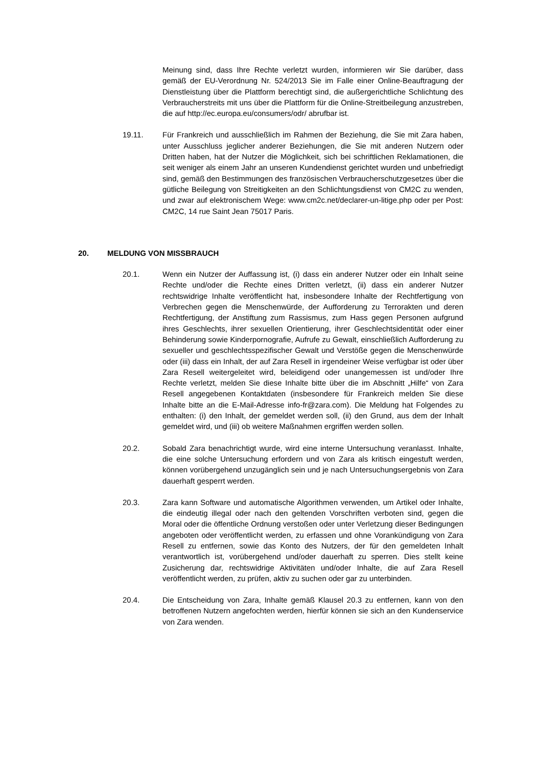Meinung sind, dass Ihre Rechte verletzt wurden, informieren wir Sie darüber, dass gemäß der EU-Verordnung Nr. 524/2013 Sie im Falle einer Online-Beauftragung der Dienstleistung über die Plattform berechtigt sind, die außergerichtliche Schlichtung des Verbraucherstreits mit uns über die Plattform für die Online-Streitbeilegung anzustreben, die auf http://ec.europa.eu/consumers/odr/ abrufbar ist.
19.11. Für Frankreich und ausschließlich im Rahmen der Beziehung, die Sie mit Zara haben, unter Ausschluss jeglicher anderer Beziehungen, die Sie mit anderen Nutzern oder Dritten haben, hat der Nutzer die Möglichkeit, sich bei schriftlichen Reklamationen, die seit weniger als einem Jahr an unseren Kundendienst gerichtet wurden und unbefriedigt sind, gemäß den Bestimmungen des französischen Verbraucherschutzgesetzes über die gütliche Beilegung von Streitigkeiten an den Schlichtungsdienst von CM2C zu wenden, und zwar auf elektronischem Wege: www.cm2c.net/declarer-un-litige.php oder per Post: CM2C, 14 rue Saint Jean 75017 Paris.
20. MELDUNG VON MISSBRAUCH
20.1. Wenn ein Nutzer der Auffassung ist, (i) dass ein anderer Nutzer oder ein Inhalt seine Rechte und/oder die Rechte eines Dritten verletzt, (ii) dass ein anderer Nutzer rechtswidrige Inhalte veröffentlicht hat, insbesondere Inhalte der Rechtfertigung von Verbrechen gegen die Menschenwürde, der Aufforderung zu Terrorakten und deren Rechtfertigung, der Anstiftung zum Rassismus, zum Hass gegen Personen aufgrund ihres Geschlechts, ihrer sexuellen Orientierung, ihrer Geschlechtsidentität oder einer Behinderung sowie Kinderpornografie, Aufrufe zu Gewalt, einschließlich Aufforderung zu sexueller und geschlechtsspezifischer Gewalt und Verstöße gegen die Menschenwürde oder (iii) dass ein Inhalt, der auf Zara Resell in irgendeiner Weise verfügbar ist oder über Zara Resell weitergeleitet wird, beleidigend oder unangemessen ist und/oder Ihre Rechte verletzt, melden Sie diese Inhalte bitte über die im Abschnitt „Hilfe“ von Zara Resell angegebenen Kontaktdaten (insbesondere für Frankreich melden Sie diese Inhalte bitte an die E-Mail-Adresse info-fr@zara.com). Die Meldung hat Folgendes zu enthalten: (i) den Inhalt, der gemeldet werden soll, (ii) den Grund, aus dem der Inhalt gemeldet wird, und (iii) ob weitere Maßnahmen ergriffen werden sollen.
20.2. Sobald Zara benachrichtigt wurde, wird eine interne Untersuchung veranlasst. Inhalte, die eine solche Untersuchung erfordern und von Zara als kritisch eingestuft werden, können vorübergehend unzugänglich sein und je nach Untersuchungsergebnis von Zara dauerhaft gesperrt werden.
20.3. Zara kann Software und automatische Algorithmen verwenden, um Artikel oder Inhalte, die eindeutig illegal oder nach den geltenden Vorschriften verboten sind, gegen die Moral oder die öffentliche Ordnung verstoßen oder unter Verletzung dieser Bedingungen angeboten oder veröffentlicht werden, zu erfassen und ohne Vorankündigung von Zara Resell zu entfernen, sowie das Konto des Nutzers, der für den gemeldeten Inhalt verantwortlich ist, vorübergehend und/oder dauerhaft zu sperren. Dies stellt keine Zusicherung dar, rechtswidrige Aktivitäten und/oder Inhalte, die auf Zara Resell veröffentlicht werden, zu prüfen, aktiv zu suchen oder gar zu unterbinden.
20.4. Die Entscheidung von Zara, Inhalte gemäß Klausel 20.3 zu entfernen, kann von den betroffenen Nutzern angefochten werden, hierfür können sie sich an den Kundenservice von Zara wenden.